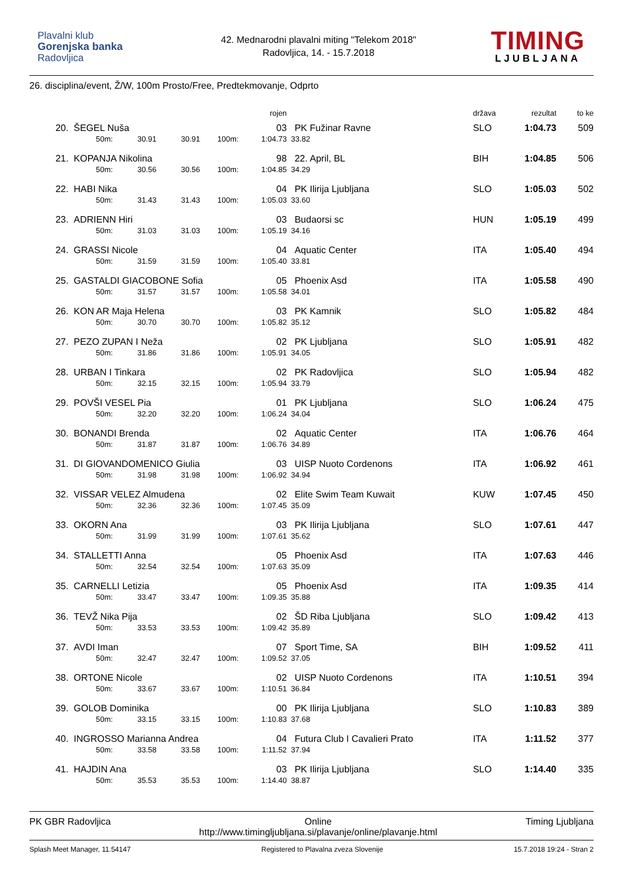Plavalni klub
Gorenjska banka
Radovljica
42. Mednarodni plavalni miting "Telekom 2018"
Radovljica, 14. - 15.7.2018
TIMING
LJUBLJANA
26. disciplina/event, Ž/W, 100m Prosto/Free, Predtekmovanje, Odprto
| | | | | | rojen | | država | rezultat | to ke |
| --- | --- | --- | --- | --- | --- | --- | --- | --- | --- |
| 20. | ŠEGEL Nuša | | | | 03 | PK Fužinar Ravne | SLO | 1:04.73 | 509 |
| | 50m: | 30.91 | 30.91 | 100m: | 1:04.73 | 33.82 | | | |
| 21. | KOPANJA Nikolina | | | | 98 | 22. April, BL | BIH | 1:04.85 | 506 |
| | 50m: | 30.56 | 30.56 | 100m: | 1:04.85 | 34.29 | | | |
| 22. | HABI Nika | | | | 04 | PK Ilirija Ljubljana | SLO | 1:05.03 | 502 |
| | 50m: | 31.43 | 31.43 | 100m: | 1:05.03 | 33.60 | | | |
| 23. | ADRIENN Hiri | | | | 03 | Budaorsi sc | HUN | 1:05.19 | 499 |
| | 50m: | 31.03 | 31.03 | 100m: | 1:05.19 | 34.16 | | | |
| 24. | GRASSI Nicole | | | | 04 | Aquatic Center | ITA | 1:05.40 | 494 |
| | 50m: | 31.59 | 31.59 | 100m: | 1:05.40 | 33.81 | | | |
| 25. | GASTALDI GIACOBONE Sofia | | | | 05 | Phoenix Asd | ITA | 1:05.58 | 490 |
| | 50m: | 31.57 | 31.57 | 100m: | 1:05.58 | 34.01 | | | |
| 26. | KON AR Maja Helena | | | | 03 | PK Kamnik | SLO | 1:05.82 | 484 |
| | 50m: | 30.70 | 30.70 | 100m: | 1:05.82 | 35.12 | | | |
| 27. | PEZO ZUPAN I Neža | | | | 02 | PK Ljubljana | SLO | 1:05.91 | 482 |
| | 50m: | 31.86 | 31.86 | 100m: | 1:05.91 | 34.05 | | | |
| 28. | URBAN I Tinkara | | | | 02 | PK Radovljica | SLO | 1:05.94 | 482 |
| | 50m: | 32.15 | 32.15 | 100m: | 1:05.94 | 33.79 | | | |
| 29. | POVŠI VESEL Pia | | | | 01 | PK Ljubljana | SLO | 1:06.24 | 475 |
| | 50m: | 32.20 | 32.20 | 100m: | 1:06.24 | 34.04 | | | |
| 30. | BONANDI Brenda | | | | 02 | Aquatic Center | ITA | 1:06.76 | 464 |
| | 50m: | 31.87 | 31.87 | 100m: | 1:06.76 | 34.89 | | | |
| 31. | DI GIOVANDOMENICO Giulia | | | | 03 | UISP Nuoto Cordenons | ITA | 1:06.92 | 461 |
| | 50m: | 31.98 | 31.98 | 100m: | 1:06.92 | 34.94 | | | |
| 32. | VISSAR VELEZ Almudena | | | | 02 | Elite Swim Team Kuwait | KUW | 1:07.45 | 450 |
| | 50m: | 32.36 | 32.36 | 100m: | 1:07.45 | 35.09 | | | |
| 33. | OKORN Ana | | | | 03 | PK Ilirija Ljubljana | SLO | 1:07.61 | 447 |
| | 50m: | 31.99 | 31.99 | 100m: | 1:07.61 | 35.62 | | | |
| 34. | STALLETTI Anna | | | | 05 | Phoenix Asd | ITA | 1:07.63 | 446 |
| | 50m: | 32.54 | 32.54 | 100m: | 1:07.63 | 35.09 | | | |
| 35. | CARNELLI Letizia | | | | 05 | Phoenix Asd | ITA | 1:09.35 | 414 |
| | 50m: | 33.47 | 33.47 | 100m: | 1:09.35 | 35.88 | | | |
| 36. | TEVŽ Nika Pija | | | | 02 | ŠD Riba Ljubljana | SLO | 1:09.42 | 413 |
| | 50m: | 33.53 | 33.53 | 100m: | 1:09.42 | 35.89 | | | |
| 37. | AVDI Iman | | | | 07 | Sport Time, SA | BIH | 1:09.52 | 411 |
| | 50m: | 32.47 | 32.47 | 100m: | 1:09.52 | 37.05 | | | |
| 38. | ORTONE Nicole | | | | 02 | UISP Nuoto Cordenons | ITA | 1:10.51 | 394 |
| | 50m: | 33.67 | 33.67 | 100m: | 1:10.51 | 36.84 | | | |
| 39. | GOLOB Dominika | | | | 00 | PK Ilirija Ljubljana | SLO | 1:10.83 | 389 |
| | 50m: | 33.15 | 33.15 | 100m: | 1:10.83 | 37.68 | | | |
| 40. | INGROSSO Marianna Andrea | | | | 04 | Futura Club I Cavalieri Prato | ITA | 1:11.52 | 377 |
| | 50m: | 33.58 | 33.58 | 100m: | 1:11.52 | 37.94 | | | |
| 41. | HAJDIN Ana | | | | 03 | PK Ilirija Ljubljana | SLO | 1:14.40 | 335 |
| | 50m: | 35.53 | 35.53 | 100m: | 1:14.40 | 38.87 | | | |
PK GBR Radovljica Online
http://www.timingljubljana.si/plavanje/online/plavanje.html
Timing Ljubljana
Splash Meet Manager, 11.54147 Registered to Plavalna zveza Slovenije
15.7.2018 19:24 - Stran 2